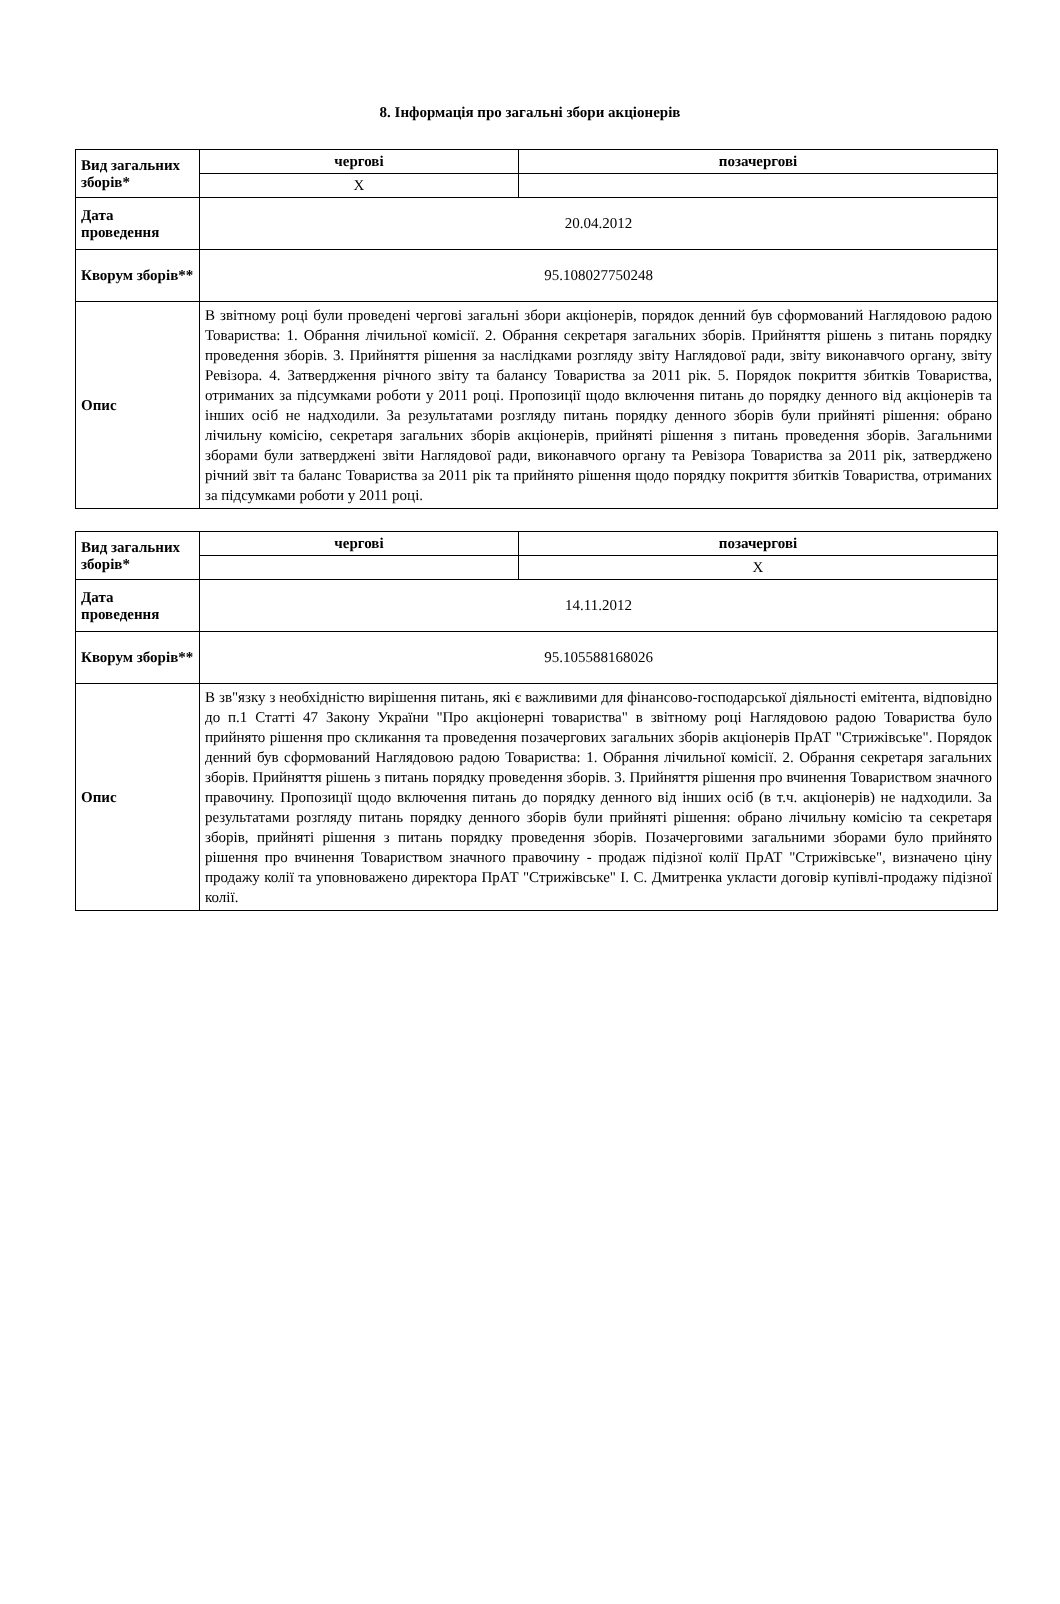8. Інформація про загальні збори акціонерів
| Вид загальних зборів* | чергові | позачергові |
| | X | |
| Дата проведення | 20.04.2012 | |
| Кворум зборів** | 95.108027750248 | |
| Опис | В звітному році були проведені чергові загальні збори акціонерів, порядок денний був сформований Наглядовою радою Товариства: 1. Обрання лічильної комісії. 2. Обрання секретаря загальних зборів. Прийняття рішень з питань порядку проведення зборів. 3. Прийняття рішення за наслідками розгляду звіту Наглядової ради, звіту виконавчого органу, звіту Ревізора. 4. Затвердження річного звіту та балансу Товариства за 2011 рік. 5. Порядок покриття збитків Товариства, отриманих за підсумками роботи у 2011 році. Пропозиції щодо включення питань до порядку денного від акціонерів та інших осіб не надходили. За результатами розгляду питань порядку денного зборів були прийняті рішення: обрано лічильну комісію, секретаря загальних зборів акціонерів, прийняті рішення з питань проведення зборів. Загальними зборами були затверджені звіти Наглядової ради, виконавчого органу та Ревізора Товариства за 2011 рік, затверджено річний звіт та баланс Товариства за 2011 рік та прийнято рішення щодо порядку покриття збитків Товариства, отриманих за підсумками роботи у 2011 році. | |
| Вид загальних зборів* | чергові | позачергові |
| | | X |
| Дата проведення | 14.11.2012 | |
| Кворум зборів** | 95.105588168026 | |
| Опис | В зв"язку з необхідністю вирішення питань, які є важливими для фінансово-господарської діяльності емітента, відповідно до п.1 Статті 47 Закону України "Про акціонерні товариства" в звітному році Наглядовою радою Товариства було прийнято рішення про скликання та проведення позачергових загальних зборів акціонерів ПрАТ "Стрижівське". Порядок денний був сформований Наглядовою радою Товариства: 1. Обрання лічильної комісії. 2. Обрання секретаря загальних зборів. Прийняття рішень з питань порядку проведення зборів. 3. Прийняття рішення про вчинення Товариством значного правочину. Пропозиції щодо включення питань до порядку денного від інших осіб (в т.ч. акціонерів) не надходили. За результатами розгляду питань порядку денного зборів були прийняті рішення: обрано лічильну комісію та секретаря зборів, прийняті рішення з питань порядку проведення зборів. Позачерговими загальними зборами було прийнято рішення про вчинення Товариством значного правочину - продаж підізної колії ПрАТ "Стрижівське", визначено ціну продажу колії та уповноважено директора ПрАТ "Стрижівське" І. С. Дмитренка укласти договір купівлі-продажу підізної колії. | |